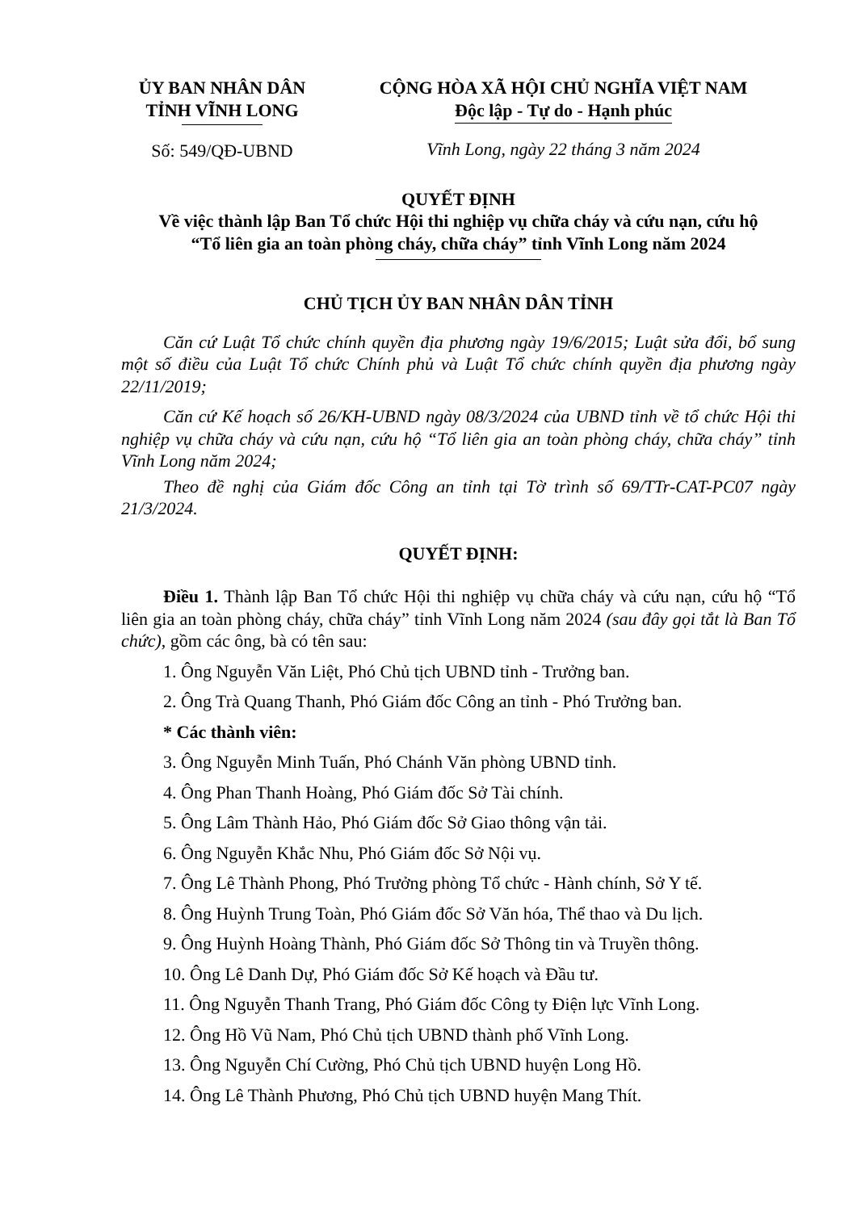ỦY BAN NHÂN DÂN
TỈNH VĨNH LONG
Số: 549/QĐ-UBND
CỘNG HÒA XÃ HỘI CHỦ NGHĨA VIỆT NAM
Độc lập - Tự do - Hạnh phúc
Vĩnh Long, ngày 22 tháng 3 năm 2024
QUYẾT ĐỊNH
Về việc thành lập Ban Tổ chức Hội thi nghiệp vụ chữa cháy và cứu nạn, cứu hộ
“Tổ liên gia an toàn phòng cháy, chữa cháy” tỉnh Vĩnh Long năm 2024
CHỦ TỊCH ỦY BAN NHÂN DÂN TỈNH
Căn cứ Luật Tổ chức chính quyền địa phương ngày 19/6/2015; Luật sửa đổi, bổ sung một số điều của Luật Tổ chức Chính phủ và Luật Tổ chức chính quyền địa phương ngày 22/11/2019;
Căn cứ Kế hoạch số 26/KH-UBND ngày 08/3/2024 của UBND tỉnh về tổ chức Hội thi nghiệp vụ chữa cháy và cứu nạn, cứu hộ “Tổ liên gia an toàn phòng cháy, chữa cháy” tỉnh Vĩnh Long năm 2024;
Theo đề nghị của Giám đốc Công an tỉnh tại Tờ trình số 69/TTr-CAT-PC07 ngày 21/3/2024.
QUYẾT ĐỊNH:
Điều 1. Thành lập Ban Tổ chức Hội thi nghiệp vụ chữa cháy và cứu nạn, cứu hộ “Tổ liên gia an toàn phòng cháy, chữa cháy” tỉnh Vĩnh Long năm 2024 (sau đây gọi tắt là Ban Tổ chức), gồm các ông, bà có tên sau:
1. Ông Nguyễn Văn Liệt, Phó Chủ tịch UBND tỉnh - Trưởng ban.
2. Ông Trà Quang Thanh, Phó Giám đốc Công an tỉnh - Phó Trưởng ban.
* Các thành viên:
3. Ông Nguyễn Minh Tuấn, Phó Chánh Văn phòng UBND tỉnh.
4. Ông Phan Thanh Hoàng, Phó Giám đốc Sở Tài chính.
5. Ông Lâm Thành Hảo, Phó Giám đốc Sở Giao thông vận tải.
6. Ông Nguyễn Khắc Nhu, Phó Giám đốc Sở Nội vụ.
7. Ông Lê Thành Phong, Phó Trưởng phòng Tổ chức - Hành chính, Sở Y tế.
8. Ông Huỳnh Trung Toàn, Phó Giám đốc Sở Văn hóa, Thể thao và Du lịch.
9. Ông Huỳnh Hoàng Thành, Phó Giám đốc Sở Thông tin và Truyền thông.
10. Ông Lê Danh Dự, Phó Giám đốc Sở Kế hoạch và Đầu tư.
11. Ông Nguyễn Thanh Trang, Phó Giám đốc Công ty Điện lực Vĩnh Long.
12. Ông Hồ Vũ Nam, Phó Chủ tịch UBND thành phố Vĩnh Long.
13. Ông Nguyễn Chí Cường, Phó Chủ tịch UBND huyện Long Hồ.
14. Ông Lê Thành Phương, Phó Chủ tịch UBND huyện Mang Thít.